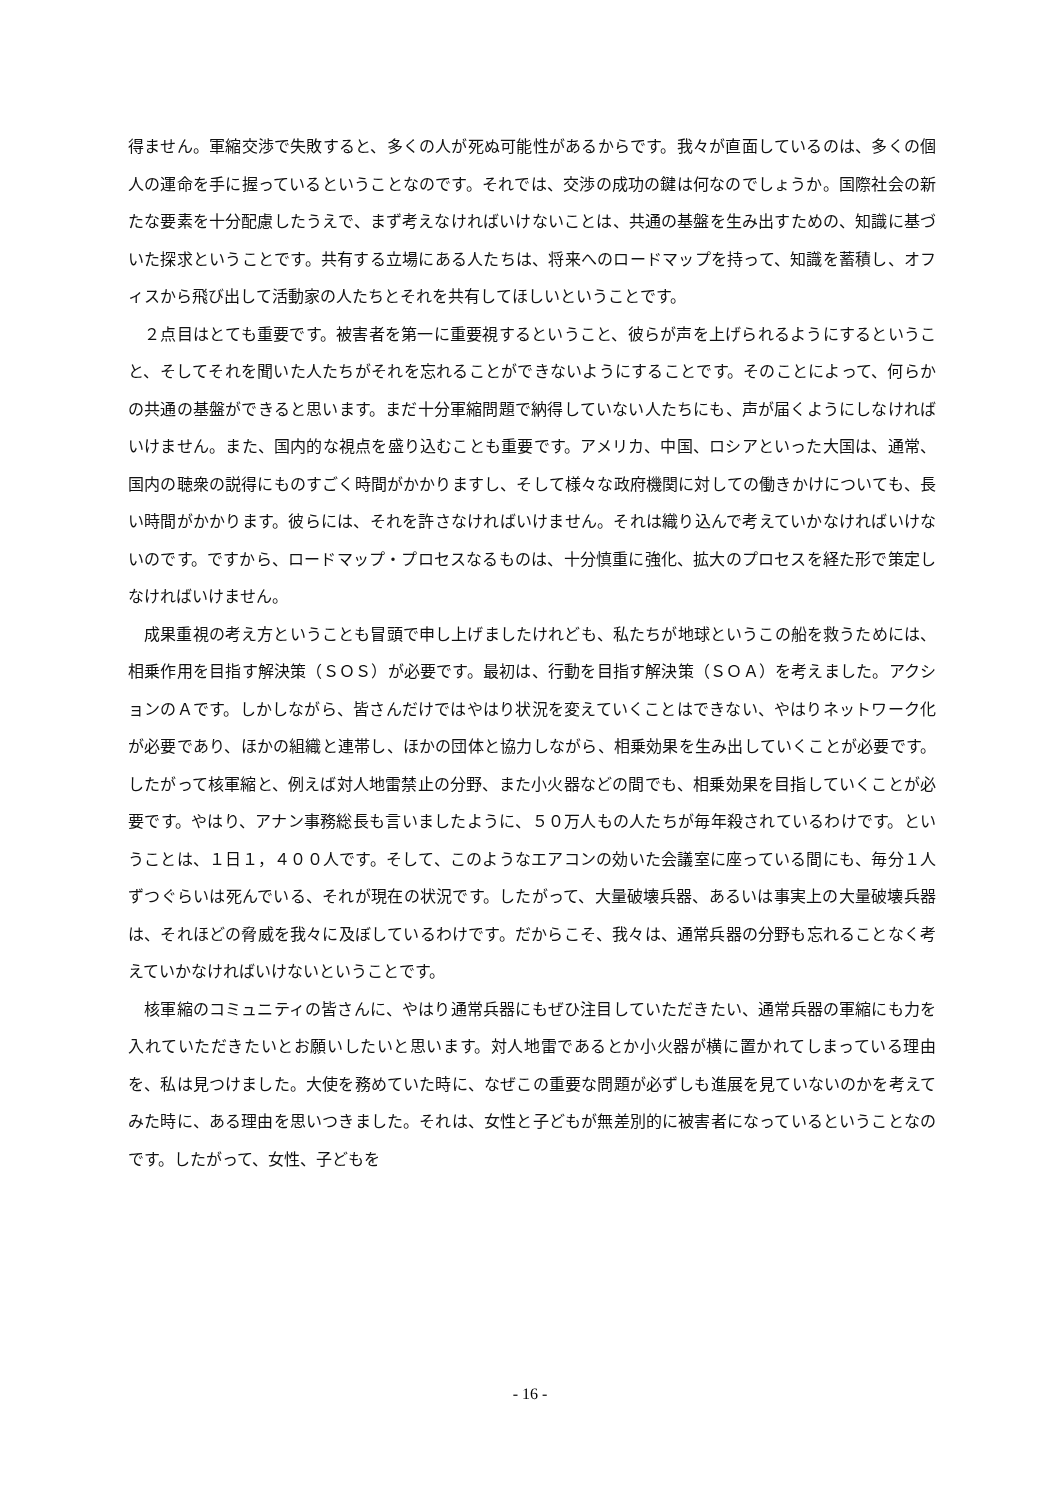得ません。軍縮交渉で失敗すると、多くの人が死ぬ可能性があるからです。我々が直面しているのは、多くの個人の運命を手に握っているということなのです。それでは、交渉の成功の鍵は何なのでしょうか。国際社会の新たな要素を十分配慮したうえで、まず考えなければいけないことは、共通の基盤を生み出すための、知識に基づいた探求ということです。共有する立場にある人たちは、将来へのロードマップを持って、知識を蓄積し、オフィスから飛び出して活動家の人たちとそれを共有してほしいということです。
　２点目はとても重要です。被害者を第一に重要視するということ、彼らが声を上げられるようにするということ、そしてそれを聞いた人たちがそれを忘れることができないようにすることです。そのことによって、何らかの共通の基盤ができると思います。まだ十分軍縮問題で納得していない人たちにも、声が届くようにしなければいけません。また、国内的な視点を盛り込むことも重要です。アメリカ、中国、ロシアといった大国は、通常、国内の聴衆の説得にものすごく時間がかかりますし、そして様々な政府機関に対しての働きかけについても、長い時間がかかります。彼らには、それを許さなければいけません。それは織り込んで考えていかなければいけないのです。ですから、ロードマップ・プロセスなるものは、十分慎重に強化、拡大のプロセスを経た形で策定しなければいけません。
　成果重視の考え方ということも冒頭で申し上げましたけれども、私たちが地球というこの船を救うためには、相乗作用を目指す解決策（ＳＯＳ）が必要です。最初は、行動を目指す解決策（ＳＯＡ）を考えました。アクションのＡです。しかしながら、皆さんだけではやはり状況を変えていくことはできない、やはりネットワーク化が必要であり、ほかの組織と連帯し、ほかの団体と協力しながら、相乗効果を生み出していくことが必要です。したがって核軍縮と、例えば対人地雷禁止の分野、また小火器などの間でも、相乗効果を目指していくことが必要です。やはり、アナン事務総長も言いましたように、５０万人もの人たちが毎年殺されているわけです。ということは、１日１，４００人です。そして、このようなエアコンの効いた会議室に座っている間にも、毎分１人ずつぐらいは死んでいる、それが現在の状況です。したがって、大量破壊兵器、あるいは事実上の大量破壊兵器は、それほどの脅威を我々に及ぼしているわけです。だからこそ、我々は、通常兵器の分野も忘れることなく考えていかなければいけないということです。
　核軍縮のコミュニティの皆さんに、やはり通常兵器にもぜひ注目していただきたい、通常兵器の軍縮にも力を入れていただきたいとお願いしたいと思います。対人地雷であるとか小火器が横に置かれてしまっている理由を、私は見つけました。大使を務めていた時に、なぜこの重要な問題が必ずしも進展を見ていないのかを考えてみた時に、ある理由を思いつきました。それは、女性と子どもが無差別的に被害者になっているということなのです。したがって、女性、子どもを
- 16 -